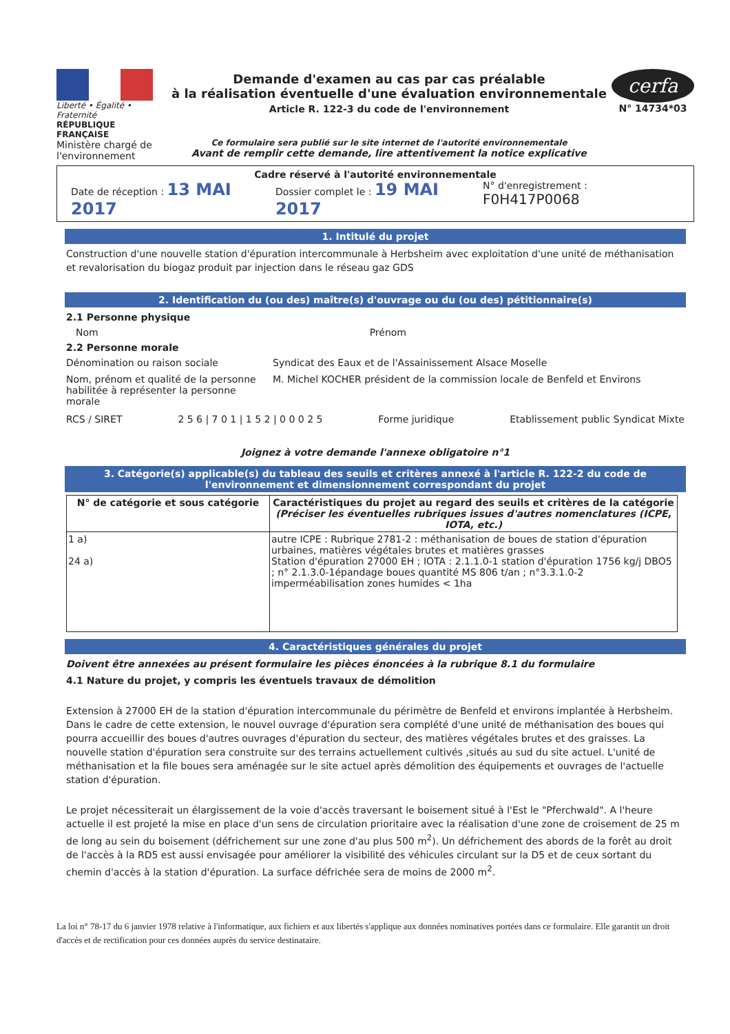Liberté • Égalité • Fraternité
RÉPUBLIQUE FRANÇAISE
Ministère chargé de l'environnement
Demande d'examen au cas par cas préalable
à la réalisation éventuelle d'une évaluation environnementale
Article R. 122-3 du code de l'environnement
Ce formulaire sera publié sur le site internet de l'autorité environnementale
Avant de remplir cette demande, lire attentivement la notice explicative
cerfa
N° 14734*03
Cadre réservé à l'autorité environnementale
Date de réception : 13 MAI 2017 Dossier complet le : 19 MAI 2017 N° d'enregistrement : F0H417P0068
1. Intitulé du projet
Construction d'une nouvelle station d'épuration intercommunale à Herbsheim avec exploitation d'une unité de méthanisation et revalorisation du biogaz produit par injection dans le réseau gaz GDS
2. Identification du (ou des) maître(s) d'ouvrage ou du (ou des) pétitionnaire(s)
2.1 Personne physique
Nom Prénom
2.2 Personne morale
Dénomination ou raison sociale Syndicat des Eaux et de l'Assainissement Alsace Moselle
Nom, prénom et qualité de la personne habilitée à représenter la personne morale M. Michel KOCHER président de la commission locale de Benfeld et Environs
RCS / SIRET 2 5 6 | 7 0 1 | 1 5 2 | 0 0 0 2 5 Forme juridique Etablissement public Syndicat Mixte
Joignez à votre demande l'annexe obligatoire n°1
3. Catégorie(s) applicable(s) du tableau des seuils et critères annexé à l'article R. 122-2 du code de l'environnement et dimensionnement correspondant du projet
| N° de catégorie et sous catégorie | Caractéristiques du projet au regard des seuils et critères de la catégorie (Préciser les éventuelles rubriques issues d'autres nomenclatures (ICPE, IOTA, etc.) |
| --- | --- |
| 1 a) 24 a) | autre ICPE : Rubrique 2781-2 : méthanisation de boues de station d'épuration urbaines, matières végétales brutes et matières grasses Station d'épuration 27000 EH ; IOTA : 2.1.1.0-1 station d'épuration 1756 kg/j DBO5 ; n° 2.1.3.0-1épandage boues quantité MS 806 t/an ; n°3.3.1.0-2 imperméabilisation zones humides < 1ha |
4. Caractéristiques générales du projet
Doivent être annexées au présent formulaire les pièces énoncées à la rubrique 8.1 du formulaire
4.1 Nature du projet, y compris les éventuels travaux de démolition
Extension à 27000 EH de la station d'épuration intercommunale du périmètre de Benfeld et environs implantée à Herbsheim. Dans le cadre de cette extension, le nouvel ouvrage d'épuration sera complété d'une unité de méthanisation des boues qui pourra accueillir des boues d'autres ouvrages d'épuration du secteur, des matières végétales brutes et des graisses. La nouvelle station d'épuration sera construite sur des terrains actuellement cultivés ,situés au sud du site actuel. L'unité de méthanisation et la file boues sera aménagée sur le site actuel après démolition des équipements et ouvrages de l'actuelle station d'épuration.
Le projet nécessiterait un élargissement de la voie d'accès traversant le boisement situé à l'Est le "Pferchwald". A l'heure actuelle il est projeté la mise en place d'un sens de circulation prioritaire avec la réalisation d'une zone de croisement de 25 m de long au sein du boisement (défrichement sur une zone d'au plus 500 m<sup>2</sup>). Un défrichement des abords de la forêt au droit de l'accès à la RD5 est aussi envisagée pour améliorer la visibilité des véhicules circulant sur la D5 et de ceux sortant du chemin d'accès à la station d'épuration. La surface défrichée sera de moins de 2000 m<sup>2</sup>.
La loi n° 78-17 du 6 janvier 1978 relative à l'informatique, aux fichiers et aux libertés s'applique aux données nominatives portées dans ce formulaire. Elle garantit un droit d'accès et de rectification pour ces données auprès du service destinataire.